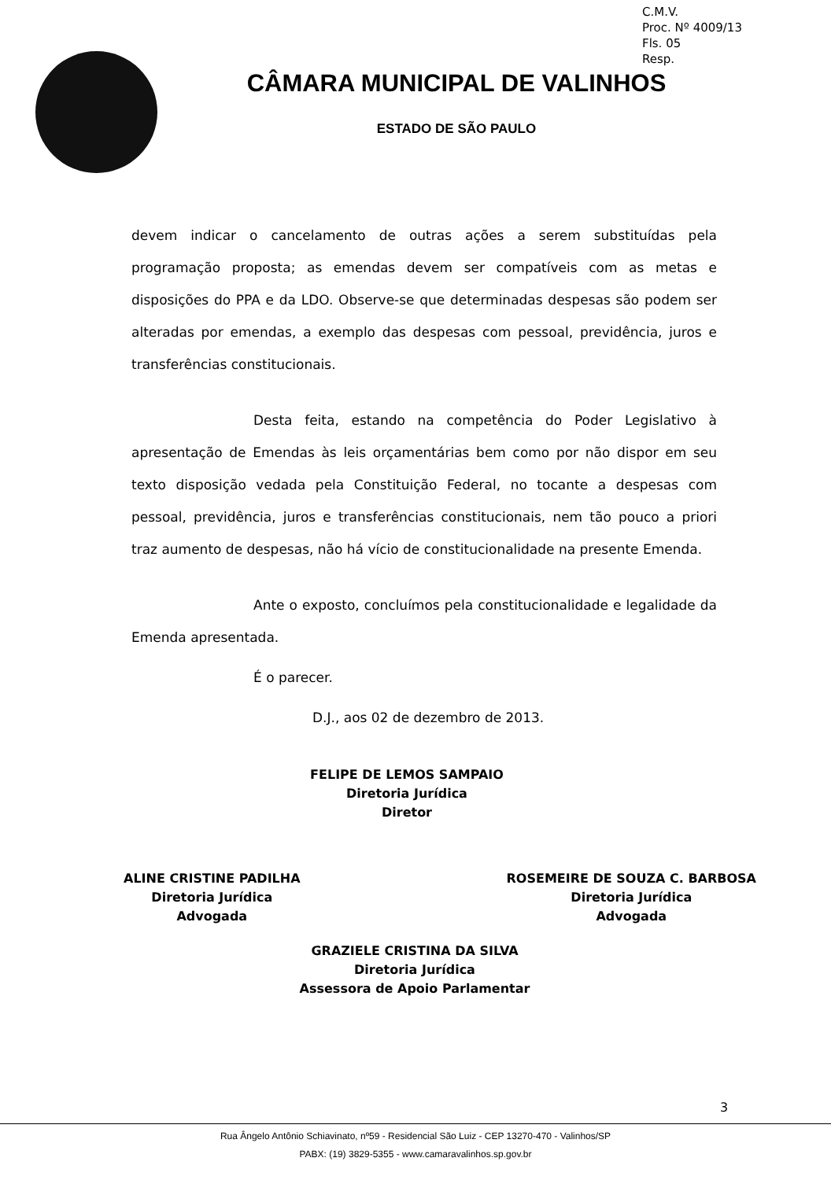C.M.V.
Proc. Nº 4009/13
Fls. 05
Resp.
CÂMARA MUNICIPAL DE VALINHOS
ESTADO DE SÃO PAULO
devem indicar o cancelamento de outras ações a serem substituídas pela programação proposta; as emendas devem ser compatíveis com as metas e disposições do PPA e da LDO. Observe-se que determinadas despesas são podem ser alteradas por emendas, a exemplo das despesas com pessoal, previdência, juros e transferências constitucionais.
Desta feita, estando na competência do Poder Legislativo à apresentação de Emendas às leis orçamentárias bem como por não dispor em seu texto disposição vedada pela Constituição Federal, no tocante a despesas com pessoal, previdência, juros e transferências constitucionais, nem tão pouco a priori traz aumento de despesas, não há vício de constitucionalidade na presente Emenda.
Ante o exposto, concluímos pela constitucionalidade e legalidade da Emenda apresentada.
É o parecer.
D.J., aos 02 de dezembro de 2013.
FELIPE DE LEMOS SAMPAIO
Diretoria Jurídica
Diretor
ALINE CRISTINE PADILHA
Diretoria Jurídica
Advogada
ROSEMEIRE DE SOUZA C. BARBOSA
Diretoria Jurídica
Advogada
GRAZIELE CRISTINA DA SILVA
Diretoria Jurídica
Assessora de Apoio Parlamentar
3
Rua Ângelo Antônio Schiavinato, nº59 - Residencial São Luiz - CEP 13270-470 - Valinhos/SP
PABX: (19) 3829-5355 - www.camaravalinhos.sp.gov.br